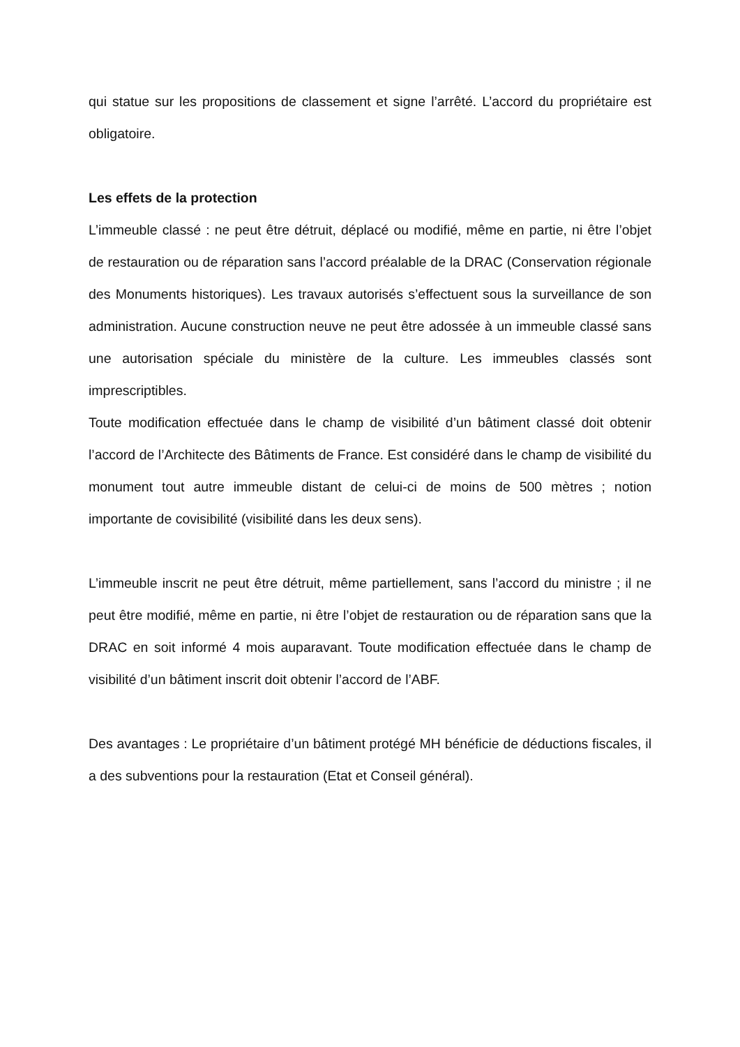qui statue sur les propositions de classement et signe l’arrêté. L’accord du propriétaire est obligatoire.
Les effets de la protection
L’immeuble classé : ne peut être détruit, déplacé ou modifié, même en partie, ni être l’objet de restauration ou de réparation sans l’accord préalable de la DRAC (Conservation régionale des Monuments historiques). Les travaux autorisés s’effectuent sous la surveillance de son administration. Aucune construction neuve ne peut être adossée à un immeuble classé sans une autorisation spéciale du ministère de la culture. Les immeubles classés sont imprescriptibles.
Toute modification effectuée dans le champ de visibilité d’un bâtiment classé doit obtenir l’accord de l’Architecte des Bâtiments de France. Est considéré dans le champ de visibilité du monument tout autre immeuble distant de celui-ci de moins de 500 mètres ; notion importante de covisibilité (visibilité dans les deux sens).
L’immeuble inscrit ne peut être détruit, même partiellement, sans l’accord du ministre ; il ne peut être modifié, même en partie, ni être l’objet de restauration ou de réparation sans que la DRAC en soit informé 4 mois auparavant. Toute modification effectuée dans le champ de visibilité d’un bâtiment inscrit doit obtenir l’accord de l’ABF.
Des avantages : Le propriétaire d’un bâtiment protégé MH bénéficie de déductions fiscales, il a des subventions pour la restauration (Etat et Conseil général).